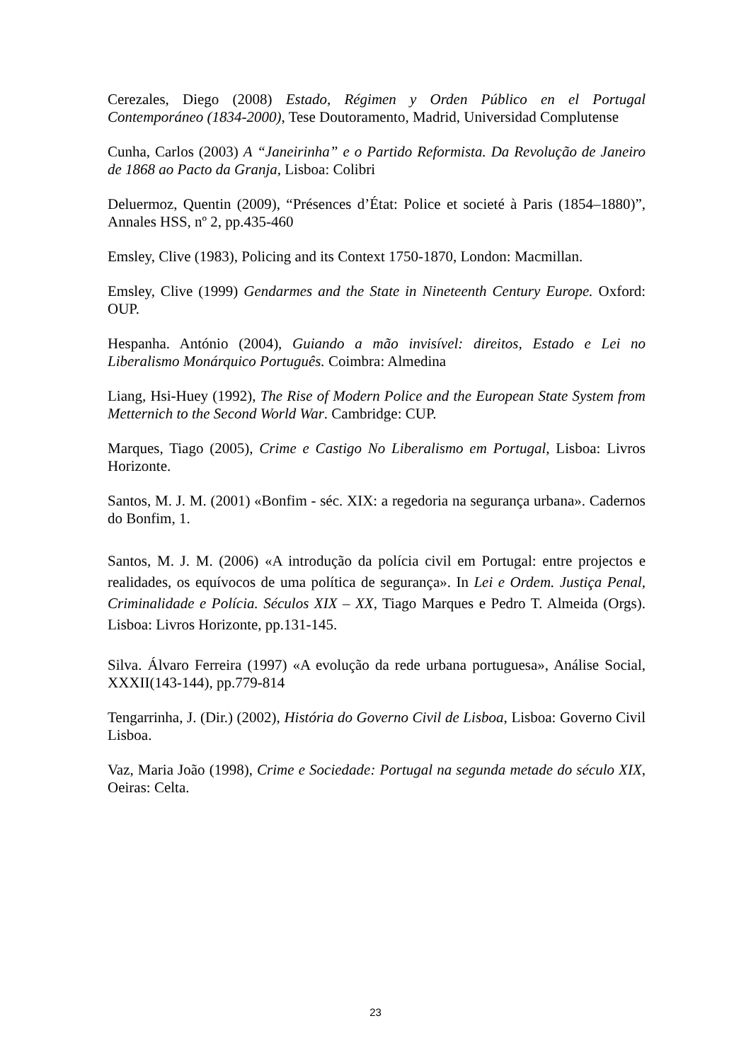Cerezales, Diego (2008) Estado, Régimen y Orden Público en el Portugal Contemporáneo (1834-2000), Tese Doutoramento, Madrid, Universidad Complutense
Cunha, Carlos (2003) A “Janeirinha” e o Partido Reformista. Da Revolução de Janeiro de 1868 ao Pacto da Granja, Lisboa: Colibri
Deluermoz, Quentin (2009), “Présences d’État: Police et societé à Paris (1854–1880)”, Annales HSS, nº 2, pp.435-460
Emsley, Clive (1983), Policing and its Context 1750-1870, London: Macmillan.
Emsley, Clive (1999) Gendarmes and the State in Nineteenth Century Europe. Oxford: OUP.
Hespanha. António (2004), Guiando a mão invisível: direitos, Estado e Lei no Liberalismo Monárquico Português. Coimbra: Almedina
Liang, Hsi-Huey (1992), The Rise of Modern Police and the European State System from Metternich to the Second World War. Cambridge: CUP.
Marques, Tiago (2005), Crime e Castigo No Liberalismo em Portugal, Lisboa: Livros Horizonte.
Santos, M. J. M. (2001) «Bonfim - séc. XIX: a regedoria na segurança urbana». Cadernos do Bonfim, 1.
Santos, M. J. M. (2006) «A introdução da polícia civil em Portugal: entre projectos e realidades, os equívocos de uma política de segurança». In Lei e Ordem. Justiça Penal, Criminalidade e Polícia. Séculos XIX – XX, Tiago Marques e Pedro T. Almeida (Orgs). Lisboa: Livros Horizonte, pp.131-145.
Silva. Álvaro Ferreira (1997) «A evolução da rede urbana portuguesa», Análise Social, XXXII(143-144), pp.779-814
Tengarrinha, J. (Dir.) (2002), História do Governo Civil de Lisboa, Lisboa: Governo Civil Lisboa.
Vaz, Maria João (1998), Crime e Sociedade: Portugal na segunda metade do século XIX, Oeiras: Celta.
23